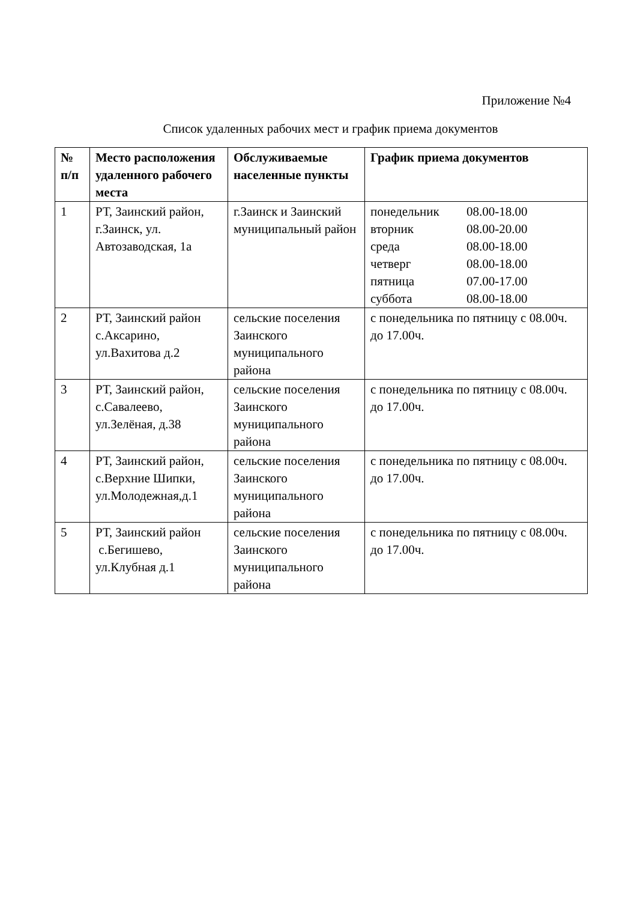Приложение №4
Список удаленных рабочих мест и график приема документов
| № п/п | Место расположения удаленного рабочего места | Обслуживаемые населенные пункты | График приема документов |
| --- | --- | --- | --- |
| 1 | РТ, Заинский район, г.Заинск, ул. Автозаводская, 1а | г.Заинск и Заинский муниципальный район | / понедельник / 08.00-18.00 / / вторник / 08.00-20.00 / / среда / 08.00-18.00 / / четверг / 08.00-18.00 / / пятница / 07.00-17.00 / / суббота / 08.00-18.00 / |
| 2 | РТ, Заинский район с.Аксарино, ул.Вахитова д.2 | сельские поселения Заинского муниципального района | с понедельника по пятницу с 08.00ч. до 17.00ч. |
| 3 | РТ, Заинский район, с.Савалеево, ул.Зелёная, д.38 | сельские поселения Заинского муниципального района | с понедельника по пятницу с 08.00ч. до 17.00ч. |
| 4 | РТ, Заинский район, с.Верхние Шипки, ул.Молодежная,д.1 | сельские поселения Заинского муниципального района | с понедельника по пятницу с 08.00ч. до 17.00ч. |
| 5 | РТ, Заинский район с.Бегишево, ул.Клубная д.1 | сельские поселения Заинского муниципального района | с понедельника по пятницу с 08.00ч. до 17.00ч. |